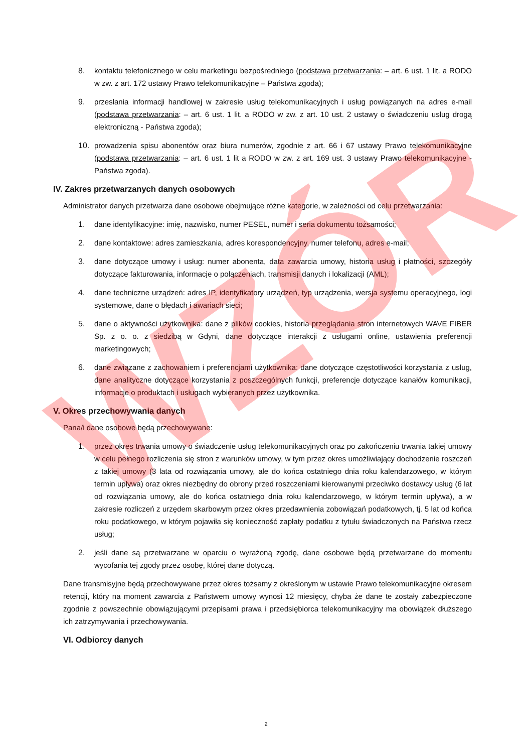8. kontaktu telefonicznego w celu marketingu bezpośredniego (podstawa przetwarzania: – art. 6 ust. 1 lit. a RODO w zw. z art. 172 ustawy Prawo telekomunikacyjne – Państwa zgoda);
9. przesłania informacji handlowej w zakresie usług telekomunikacyjnych i usług powiązanych na adres e-mail (podstawa przetwarzania: – art. 6 ust. 1 lit. a RODO w zw. z art. 10 ust. 2 ustawy o świadczeniu usług drogą elektroniczną - Państwa zgoda);
10. prowadzenia spisu abonentów oraz biura numerów, zgodnie z art. 66 i 67 ustawy Prawo telekomunikacyjne (podstawa przetwarzania: – art. 6 ust. 1 lit a RODO w zw. z art. 169 ust. 3 ustawy Prawo telekomunikacyjne - Państwa zgoda).
IV. Zakres przetwarzanych danych osobowych
Administrator danych przetwarza dane osobowe obejmujące różne kategorie, w zależności od celu przetwarzania:
1. dane identyfikacyjne: imię, nazwisko, numer PESEL, numer i seria dokumentu tożsamości;
2. dane kontaktowe: adres zamieszkania, adres korespondencyjny, numer telefonu, adres e-mail;
3. dane dotyczące umowy i usług: numer abonenta, data zawarcia umowy, historia usług i płatności, szczegóły dotyczące fakturowania, informacje o połączeniach, transmisji danych i lokalizacji (AML);
4. dane techniczne urządzeń: adres IP, identyfikatory urządzeń, typ urządzenia, wersja systemu operacyjnego, logi systemowe, dane o błędach i awariach sieci;
5. dane o aktywności użytkownika: dane z plików cookies, historia przeglądania stron internetowych WAVE FIBER Sp. z o. o. z siedzibą w Gdyni, dane dotyczące interakcji z usługami online, ustawienia preferencji marketingowych;
6. dane związane z zachowaniem i preferencjami użytkownika: dane dotyczące częstotliwości korzystania z usług, dane analityczne dotyczące korzystania z poszczególnych funkcji, preferencje dotyczące kanałów komunikacji, informacje o produktach i usługach wybieranych przez użytkownika.
V. Okres przechowywania danych
Pana/i dane osobowe będą przechowywane:
1. przez okres trwania umowy o świadczenie usług telekomunikacyjnych oraz po zakończeniu trwania takiej umowy w celu pełnego rozliczenia się stron z warunków umowy, w tym przez okres umożliwiający dochodzenie roszczeń z takiej umowy (3 lata od rozwiązania umowy, ale do końca ostatniego dnia roku kalendarzowego, w którym termin upływa) oraz okres niezbędny do obrony przed roszczeniami kierowanymi przeciwko dostawcy usług (6 lat od rozwiązania umowy, ale do końca ostatniego dnia roku kalendarzowego, w którym termin upływa), a w zakresie rozliczeń z urzędem skarbowym przez okres przedawnienia zobowiązań podatkowych, tj. 5 lat od końca roku podatkowego, w którym pojawiła się konieczność zapłaty podatku z tytułu świadczonych na Państwa rzecz usług;
2. jeśli dane są przetwarzane w oparciu o wyrażoną zgodę, dane osobowe będą przetwarzane do momentu wycofania tej zgody przez osobę, której dane dotyczą.
Dane transmisyjne będą przechowywane przez okres tożsamy z określonym w ustawie Prawo telekomunikacyjne okresem retencji, który na moment zawarcia z Państwem umowy wynosi 12 miesięcy, chyba że dane te zostały zabezpieczone zgodnie z powszechnie obowiązującymi przepisami prawa i przedsiębiorca telekomunikacyjny ma obowiązek dłuższego ich zatrzymywania i przechowywania.
VI. Odbiorcy danych
WZÓR
2